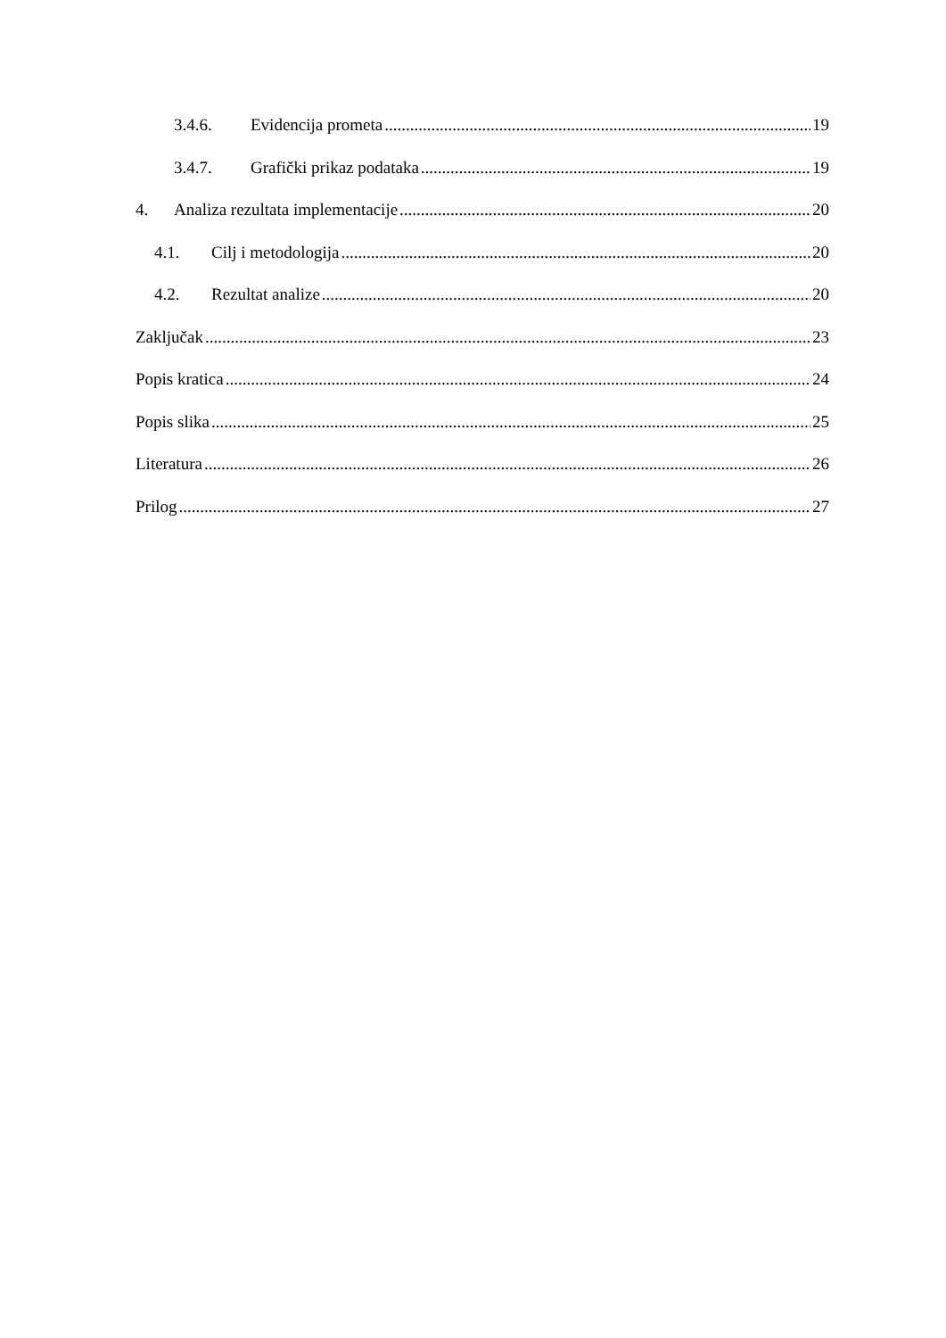3.4.6. Evidencija prometa 19
3.4.7. Grafički prikaz podataka 19
4. Analiza rezultata implementacije 20
4.1. Cilj i metodologija 20
4.2. Rezultat analize 20
Zaključak 23
Popis kratica 24
Popis slika 25
Literatura 26
Prilog 27